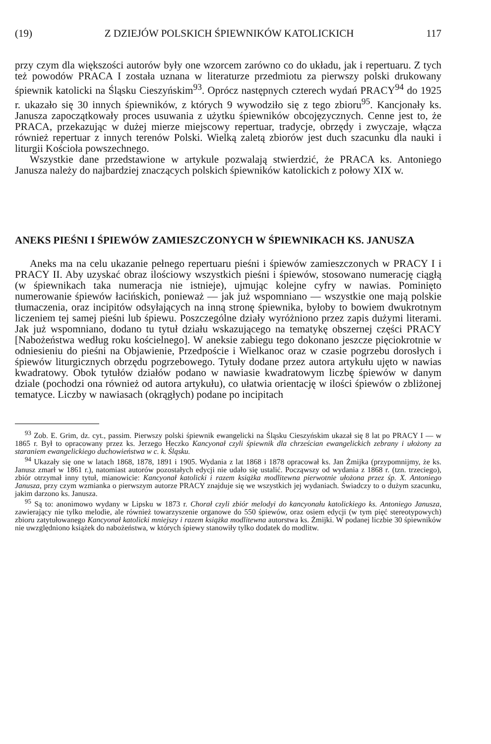(19) Z DZIEJÓW POLSKICH ŚPIEWNIKÓW KATOLICKICH 117
przy czym dla większości autorów były one wzorcem zarówno co do układu, jak i repertuaru. Z tych też powodów PRACA I została uznana w literaturze przedmiotu za pierwszy polski drukowany śpiewnik katolicki na Śląsku Cieszyńskim<sup>93</sup>. Oprócz następnych czterech wydań PRACY<sup>94</sup> do 1925 r. ukazało się 30 innych śpiewników, z których 9 wywodziło się z tego zbioru<sup>95</sup>. Kancjonały ks. Janusza zapoczątkowały proces usuwania z użytku śpiewników obcojęzycznych. Cenne jest to, że PRACA, przekazując w dużej mierze miejscowy repertuar, tradycje, obrzędy i zwyczaje, włącza również repertuar z innych terenów Polski. Wielką zaletą zbiorów jest duch szacunku dla nauki i liturgii Kościoła powszechnego.
Wszystkie dane przedstawione w artykule pozwalają stwierdzić, że PRACA ks. Antoniego Janusza należy do najbardziej znaczących polskich śpiewników katolickich z połowy XIX w.
ANEKS PIEŚNI I ŚPIEWÓW ZAMIESZCZONYCH W ŚPIEWNIKACH KS. JANUSZA
Aneks ma na celu ukazanie pełnego repertuaru pieśni i śpiewów zamieszczonych w PRACY I i PRACY II. Aby uzyskać obraz ilościowy wszystkich pieśni i śpiewów, stosowano numerację ciągłą (w śpiewnikach taka numeracja nie istnieje), ujmując kolejne cyfry w nawias. Pominięto numerowanie śpiewów łacińskich, ponieważ — jak już wspomniano — wszystkie one mają polskie tłumaczenia, oraz incipitów odsyłających na inną stronę śpiewnika, byłoby to bowiem dwukrotnym liczeniem tej samej pieśni lub śpiewu. Poszczególne działy wyróżniono przez zapis dużymi literami. Jak już wspomniano, dodano tu tytuł działu wskazującego na tematykę obszernej części PRACY [Nabożeństwa według roku kościelnego]. W aneksie zabiegu tego dokonano jeszcze pięciokrotnie w odniesieniu do pieśni na Objawienie, Przedpoście i Wielkanoc oraz w czasie pogrzebu dorosłych i śpiewów liturgicznych obrzędu pogrzebowego. Tytuły dodane przez autora artykułu ujęto w nawias kwadratowy. Obok tytułów działów podano w nawiasie kwadratowym liczbę śpiewów w danym dziale (pochodzi ona również od autora artykułu), co ułatwia orientację w ilości śpiewów o zbliżonej tematyce. Liczby w nawiasach (okrągłych) podane po incipitach
<sup>93</sup> Zob. E. Grim, dz. cyt., passim. Pierwszy polski śpiewnik ewangelicki na Śląsku Cieszyńskim ukazał się 8 lat po PRACY I — w 1865 r. Był to opracowany przez ks. Jerzego Heczko Kancyonał czyli śpiewnik dla chrześcian ewangelickich zebrany i ułożony za staraniem ewangelickiego duchowieństwa w c. k. Śląsku.
<sup>94</sup> Ukazały się one w latach 1868, 1878, 1891 i 1905. Wydania z lat 1868 i 1878 opracował ks. Jan Żmijka (przypomnijmy, że ks. Janusz zmarł w 1861 r.), natomiast autorów pozostałych edycji nie udało się ustalić. Począwszy od wydania z 1868 r. (tzn. trzeciego), zbiór otrzymał inny tytuł, mianowicie: Kancyonał katolicki i razem książka modlitewna pierwotnie ułożona przez śp. X. Antoniego Janusza, przy czym wzmianka o pierwszym autorze PRACY znajduje się we wszystkich jej wydaniach. Świadczy to o dużym szacunku, jakim darzono ks. Janusza.
<sup>95</sup> Są to: anonimowo wydany w Lipsku w 1873 r. Chorał czyli zbiór melodyi do kancyonału katolickiego ks. Antoniego Janusza, zawierający nie tylko melodie, ale również towarzyszenie organowe do 550 śpiewów, oraz osiem edycji (w tym pięć stereotypowych) zbioru zatytułowanego Kancyonał katolicki mniejszy i razem książka modlitewna autorstwa ks. Żmijki. W podanej liczbie 30 śpiewników nie uwzględniono książek do nabożeństwa, w których śpiewy stanowiły tylko dodatek do modlitw.